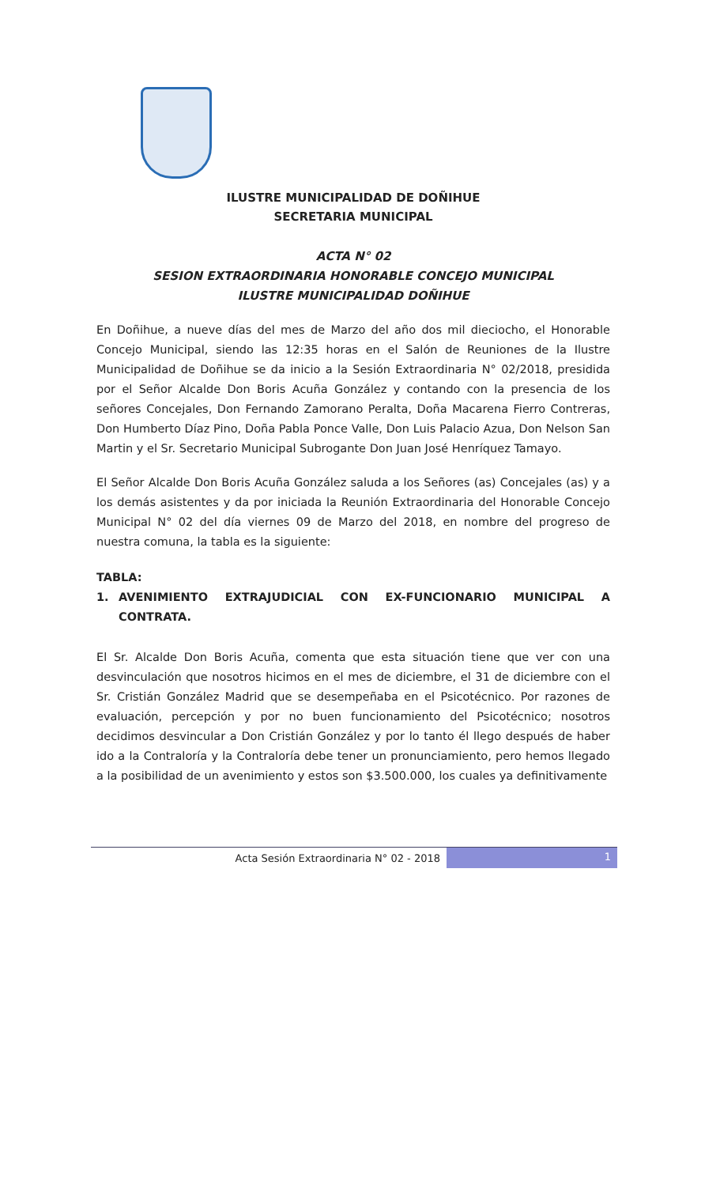ILUSTRE MUNICIPALIDAD DE DOÑIHUE
SECRETARIA MUNICIPAL
ACTA N° 02
SESION EXTRAORDINARIA HONORABLE CONCEJO MUNICIPAL
ILUSTRE MUNICIPALIDAD DOÑIHUE
En Doñihue, a nueve días del mes de Marzo del año dos mil dieciocho, el Honorable Concejo Municipal, siendo las 12:35 horas en el Salón de Reuniones de la Ilustre Municipalidad de Doñihue se da inicio a la Sesión Extraordinaria N° 02/2018, presidida por el Señor Alcalde Don Boris Acuña González y contando con la presencia de los señores Concejales, Don Fernando Zamorano Peralta, Doña Macarena Fierro Contreras, Don Humberto Díaz Pino, Doña Pabla Ponce Valle, Don Luis Palacio Azua, Don Nelson San Martin y el Sr. Secretario Municipal Subrogante Don Juan José Henríquez Tamayo.
El Señor Alcalde Don Boris Acuña González saluda a los Señores (as) Concejales (as) y a los demás asistentes y da por iniciada la Reunión Extraordinaria del Honorable Concejo Municipal N° 02 del día viernes 09 de Marzo del 2018, en nombre del progreso de nuestra comuna, la tabla es la siguiente:
TABLA:
1. AVENIMIENTO EXTRAJUDICIAL CON EX-FUNCIONARIO MUNICIPAL A CONTRATA.
El Sr. Alcalde Don Boris Acuña, comenta que esta situación tiene que ver con una desvinculación que nosotros hicimos en el mes de diciembre, el 31 de diciembre con el Sr. Cristián González Madrid que se desempeñaba en el Psicotécnico. Por razones de evaluación, percepción y por no buen funcionamiento del Psicotécnico; nosotros decidimos desvincular a Don Cristián González y por lo tanto él llego después de haber ido a la Contraloría y la Contraloría debe tener un pronunciamiento, pero hemos llegado a la posibilidad de un avenimiento y estos son $3.500.000, los cuales ya definitivamente
Acta Sesión Extraordinaria N° 02 - 2018 1